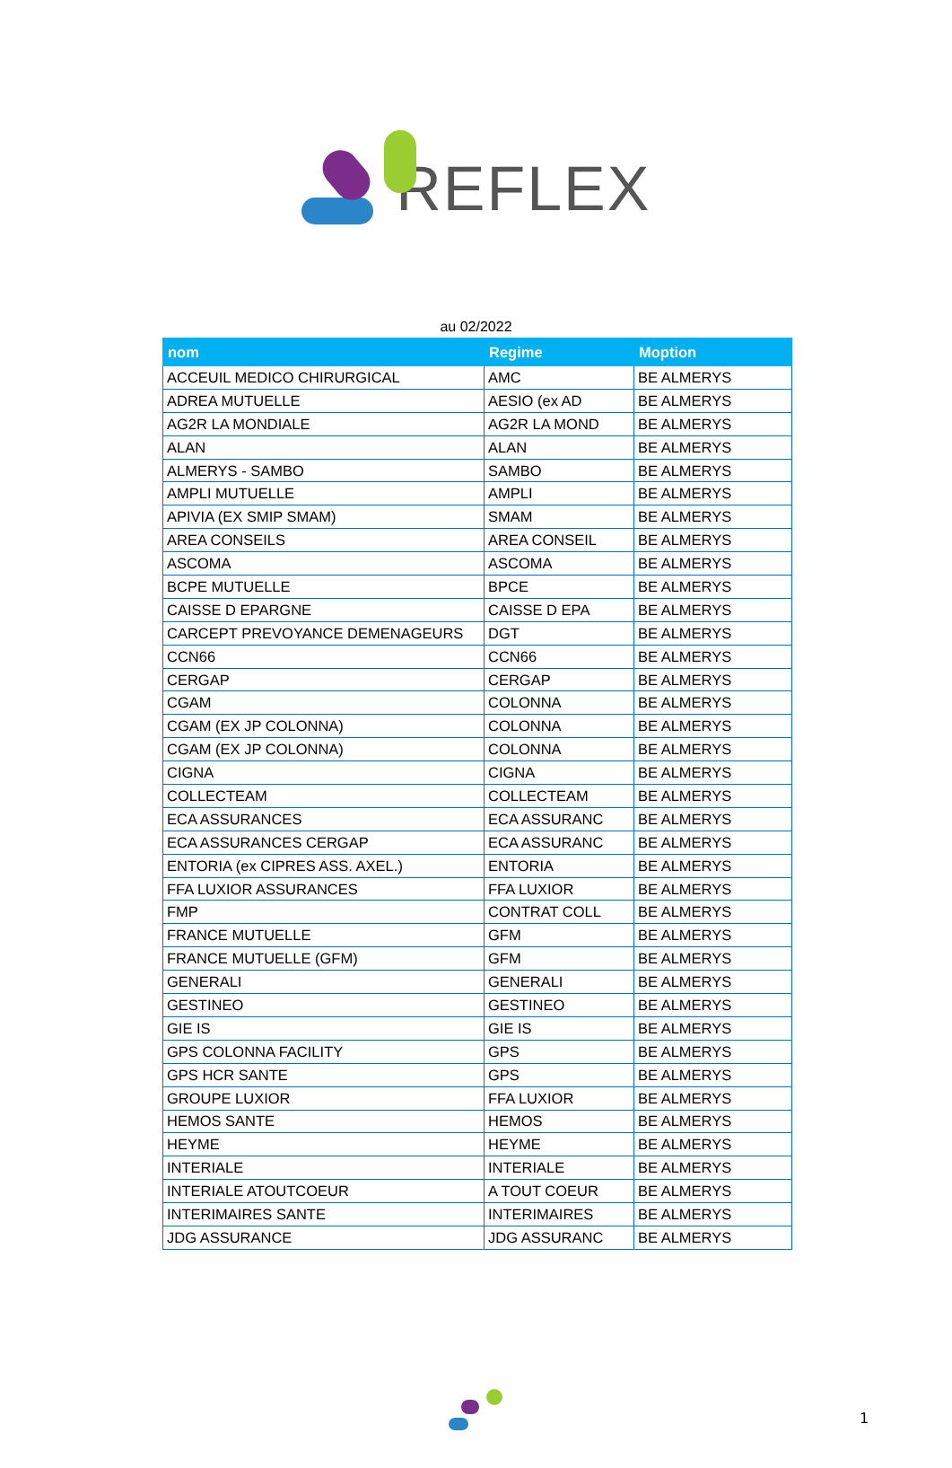REFLEX
au 02/2022
| nom | Regime | Moption |
| --- | --- | --- |
| ACCEUIL MEDICO CHIRURGICAL | AMC | BE ALMERYS |
| ADREA MUTUELLE | AESIO (ex AD | BE ALMERYS |
| AG2R LA MONDIALE | AG2R LA MOND | BE ALMERYS |
| ALAN | ALAN | BE ALMERYS |
| ALMERYS - SAMBO | SAMBO | BE ALMERYS |
| AMPLI MUTUELLE | AMPLI | BE ALMERYS |
| APIVIA (EX SMIP SMAM) | SMAM | BE ALMERYS |
| AREA CONSEILS | AREA CONSEIL | BE ALMERYS |
| ASCOMA | ASCOMA | BE ALMERYS |
| BCPE MUTUELLE | BPCE | BE ALMERYS |
| CAISSE D EPARGNE | CAISSE D EPA | BE ALMERYS |
| CARCEPT PREVOYANCE DEMENAGEURS | DGT | BE ALMERYS |
| CCN66 | CCN66 | BE ALMERYS |
| CERGAP | CERGAP | BE ALMERYS |
| CGAM | COLONNA | BE ALMERYS |
| CGAM (EX JP COLONNA) | COLONNA | BE ALMERYS |
| CGAM (EX JP COLONNA) | COLONNA | BE ALMERYS |
| CIGNA | CIGNA | BE ALMERYS |
| COLLECTEAM | COLLECTEAM | BE ALMERYS |
| ECA ASSURANCES | ECA ASSURANC | BE ALMERYS |
| ECA ASSURANCES CERGAP | ECA ASSURANC | BE ALMERYS |
| ENTORIA (ex CIPRES ASS. AXEL.) | ENTORIA | BE ALMERYS |
| FFA LUXIOR ASSURANCES | FFA LUXIOR | BE ALMERYS |
| FMP | CONTRAT COLL | BE ALMERYS |
| FRANCE MUTUELLE | GFM | BE ALMERYS |
| FRANCE MUTUELLE (GFM) | GFM | BE ALMERYS |
| GENERALI | GENERALI | BE ALMERYS |
| GESTINEO | GESTINEO | BE ALMERYS |
| GIE IS | GIE IS | BE ALMERYS |
| GPS COLONNA FACILITY | GPS | BE ALMERYS |
| GPS HCR SANTE | GPS | BE ALMERYS |
| GROUPE LUXIOR | FFA LUXIOR | BE ALMERYS |
| HEMOS SANTE | HEMOS | BE ALMERYS |
| HEYME | HEYME | BE ALMERYS |
| INTERIALE | INTERIALE | BE ALMERYS |
| INTERIALE ATOUTCOEUR | A TOUT COEUR | BE ALMERYS |
| INTERIMAIRES SANTE | INTERIMAIRES | BE ALMERYS |
| JDG ASSURANCE | JDG ASSURANC | BE ALMERYS |
1